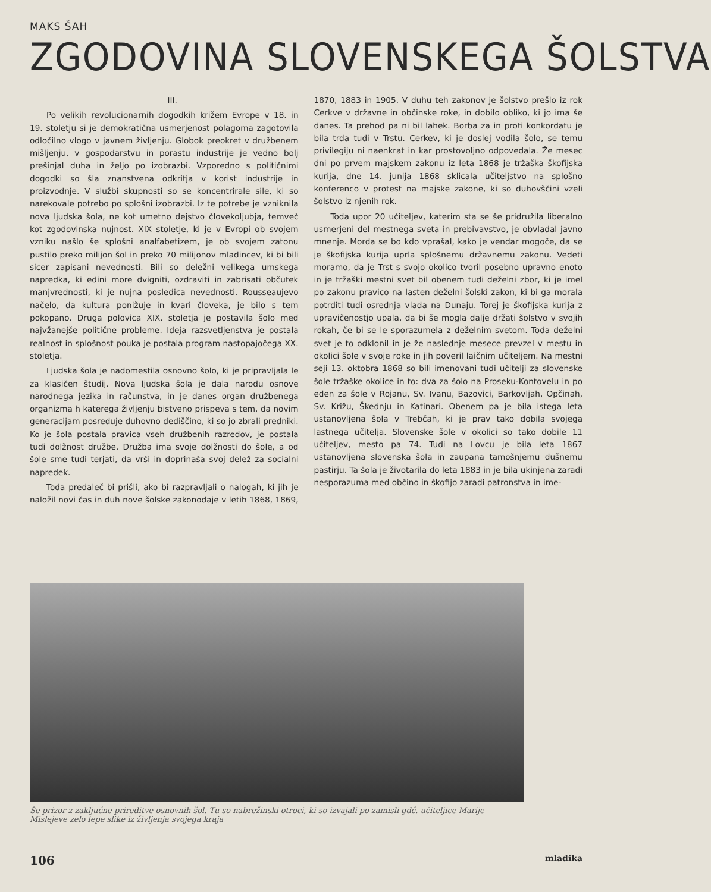MAKS ŠAH
ZGODOVINA SLOVENSKEGA ŠOLSTVA
III.
Po velikih revolucionarnih dogodkih križem Evrope v 18. in 19. stoletju si je demokratična usmerjenost polagoma zagotovila odločilno vlogo v javnem življenju. Globok preokret v družbenem mišljenju, v gospodarstvu in porastu industrije je vedno bolj prešinjal duha in željo po izobrazbi. Vzporedno s političnimi dogodki so šla znanstvena odkritja v korist industrije in proizvodnje. V službi skupnosti so se koncentrirale sile, ki so narekovale potrebo po splošni izobrazbi. Iz te potrebe je vzniknila nova ljudska šola, ne kot umetno dejstvo človekoljubja, temveč kot zgodovinska nujnost. XIX stoletje, ki je v Evropi ob svojem vzniku našlo še splošni analfabetizem, je ob svojem zatonu pustilo preko milijon šol in preko 70 milijonov mladincev, ki bi bili sicer zapisani nevednosti. Bili so deležni velikega umskega napredka, ki edini more dvigniti, ozdraviti in zabrisati občutek manjvrednosti, ki je nujna posledica nevednosti. Rousseaujevo načelo, da kultura ponižuje in kvari človeka, je bilo s tem pokopano. Druga polovica XIX. stoletja je postavila šolo med najvžanejše politične probleme. Ideja razsvetljenstva je postala realnost in splošnost pouka je postala program nastopajočega XX. stoletja.
Ljudska šola je nadomestila osnovno šolo, ki je pripravljala le za klasičen študij. Nova ljudska šola je dala narodu osnove narodnega jezika in računstva, in je danes organ družbenega organizma h katerega življenju bistveno prispeva s tem, da novim generacijam posreduje duhovno dediščino, ki so jo zbrali predniki. Ko je šola postala pravica vseh družbenih razredov, je postala tudi dolžnost družbe. Družba ima svoje dolžnosti do šole, a od šole sme tudi terjati, da vrši in doprinaša svoj delež za socialni napredek.
Toda predaleč bi prišli, ako bi razpravljali o nalogah, ki jih je naložil novi čas in duh nove šolske zakonodaje v letih 1868, 1869, 1870, 1883 in 1905. V duhu teh zakonov je šolstvo prešlo iz rok Cerkve v državne in občinske roke, in dobilo obliko, ki jo ima še danes. Ta prehod pa ni bil lahek. Borba za in proti konkordatu je bila trda tudi v Trstu. Cerkev, ki je doslej vodila šolo, se temu privilegiju ni naenkrat in kar prostovoljno odpovedala. Že mesec dni po prvem majskem zakonu iz leta 1868 je tržaška škofijska kurija, dne 14. junija 1868 sklicala učiteljstvo na splošno konferenco v protest na majske zakone, ki so duhovščini vzeli šolstvo iz njenih rok.
Toda upor 20 učiteljev, katerim sta se še pridružila liberalno usmerjeni del mestnega sveta in prebivavstvo, je obvladal javno mnenje. Morda se bo kdo vprašal, kako je vendar mogoče, da se je škofijska kurija uprla splošnemu državnemu zakonu. Vedeti moramo, da je Trst s svojo okolico tvoril posebno upravno enoto in je tržaški mestni svet bil obenem tudi deželni zbor, ki je imel po zakonu pravico na lasten deželni šolski zakon, ki bi ga morala potrditi tudi osrednja vlada na Dunaju. Torej je škofijska kurija z upravičenostjo upala, da bi še mogla dalje držati šolstvo v svojih rokah, če bi se le sporazumela z deželnim svetom. Toda deželni svet je to odklonil in je že naslednje mesece prevzel v mestu in okolici šole v svoje roke in jih poveril laičnim učiteljem. Na mestni seji 13. oktobra 1868 so bili imenovani tudi učitelji za slovenske šole tržaške okolice in to: dva za šolo na Proseku-Kontovelu in po eden za šole v Rojanu, Sv. Ivanu, Bazovici, Barkovljah, Opčinah, Sv. Križu, Škednju in Katinari. Obenem pa je bila istega leta ustanovljena šola v Trebčah, ki je prav tako dobila svojega lastnega učitelja. Slovenske šole v okolici so tako dobile 11 učiteljev, mesto pa 74. Tudi na Lovcu je bila leta 1867 ustanovljena slovenska šola in zaupana tamošnjemu dušnemu pastirju. Ta šola je životarila do leta 1883 in je bila ukinjena zaradi nesporazuma med občino in škofijo zaradi patronstva in ime-
Še prizor z zaključne prireditve osnovnih šol. Tu so nabrežinski otroci, ki so izvajali po zamisli gdč. učiteljice Marije Mislejeve zelo lepe slike iz življenja svojega kraja
106 mladika